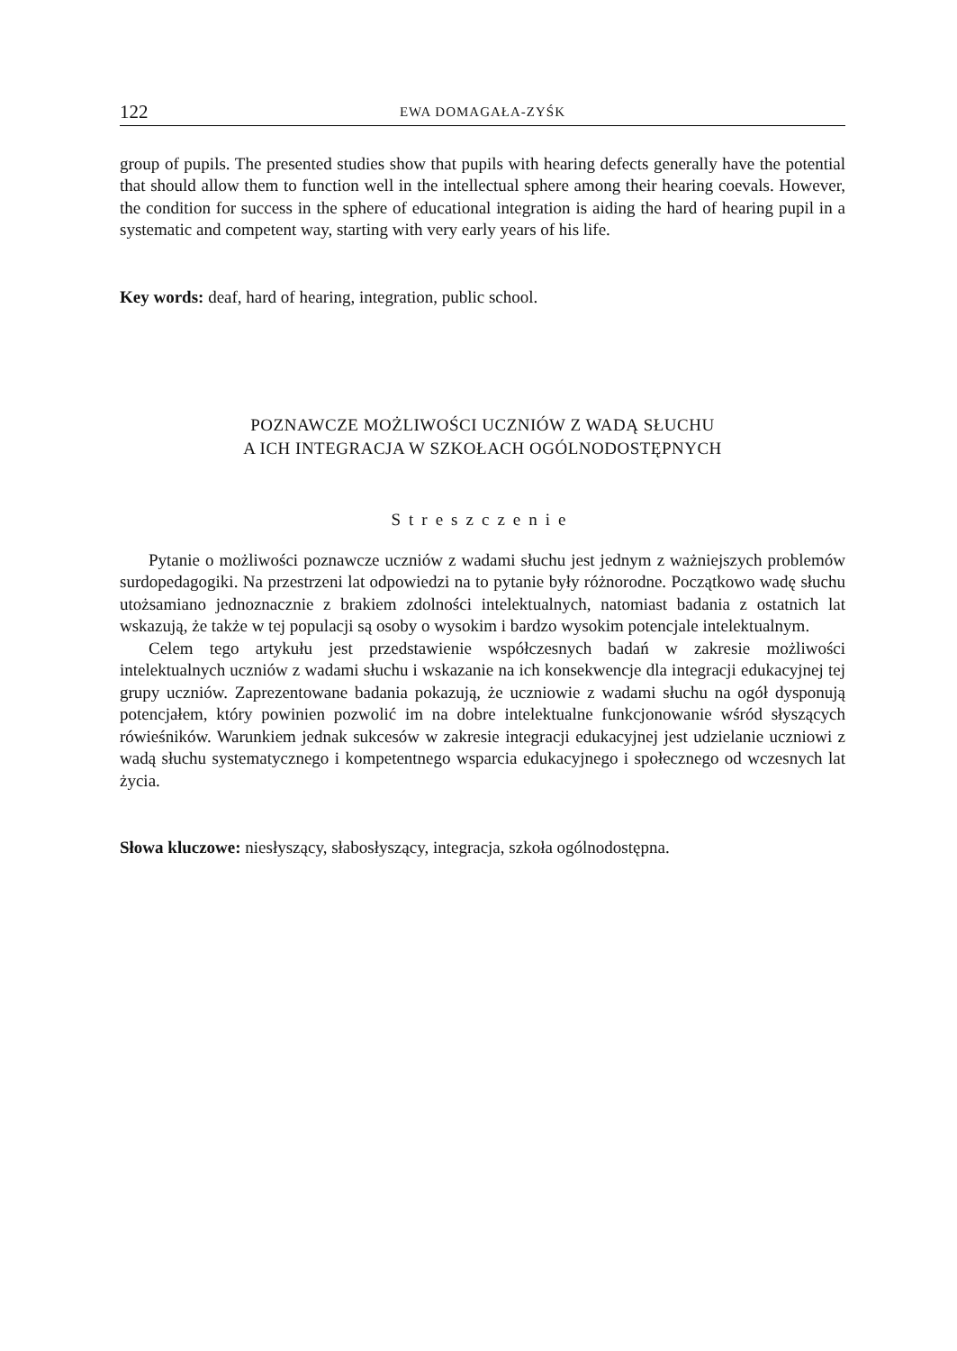122 EWA DOMAGAŁA-ZYŚK
group of pupils. The presented studies show that pupils with hearing defects generally have the potential that should allow them to function well in the intellectual sphere among their hearing coevals. However, the condition for success in the sphere of educational integration is aiding the hard of hearing pupil in a systematic and competent way, starting with very early years of his life.
Key words: deaf, hard of hearing, integration, public school.
POZNAWCZE MOŻLIWOŚCI UCZNIÓW Z WADĄ SŁUCHU
A ICH INTEGRACJA W SZKOŁACH OGÓLNODOSTĘPNYCH
Streszczenie
Pytanie o możliwości poznawcze uczniów z wadami słuchu jest jednym z ważniejszych problemów surdopedagogiki. Na przestrzeni lat odpowiedzi na to pytanie były różnorodne. Początkowo wadę słuchu utożsamiano jednoznacznie z brakiem zdolności intelektualnych, natomiast badania z ostatnich lat wskazują, że także w tej populacji są osoby o wysokim i bardzo wysokim potencjale intelektualnym.
Celem tego artykułu jest przedstawienie współczesnych badań w zakresie możliwości intelektualnych uczniów z wadami słuchu i wskazanie na ich konsekwencje dla integracji edukacyjnej tej grupy uczniów. Zaprezentowane badania pokazują, że uczniowie z wadami słuchu na ogół dysponują potencjałem, który powinien pozwolić im na dobre intelektualne funkcjonowanie wśród słyszących rówieśników. Warunkiem jednak sukcesów w zakresie integracji edukacyjnej jest udzielanie uczniowi z wadą słuchu systematycznego i kompetentnego wsparcia edukacyjnego i społecznego od wczesnych lat życia.
Słowa kluczowe: niesłyszący, słabosłyszący, integracja, szkoła ogólnodostępna.